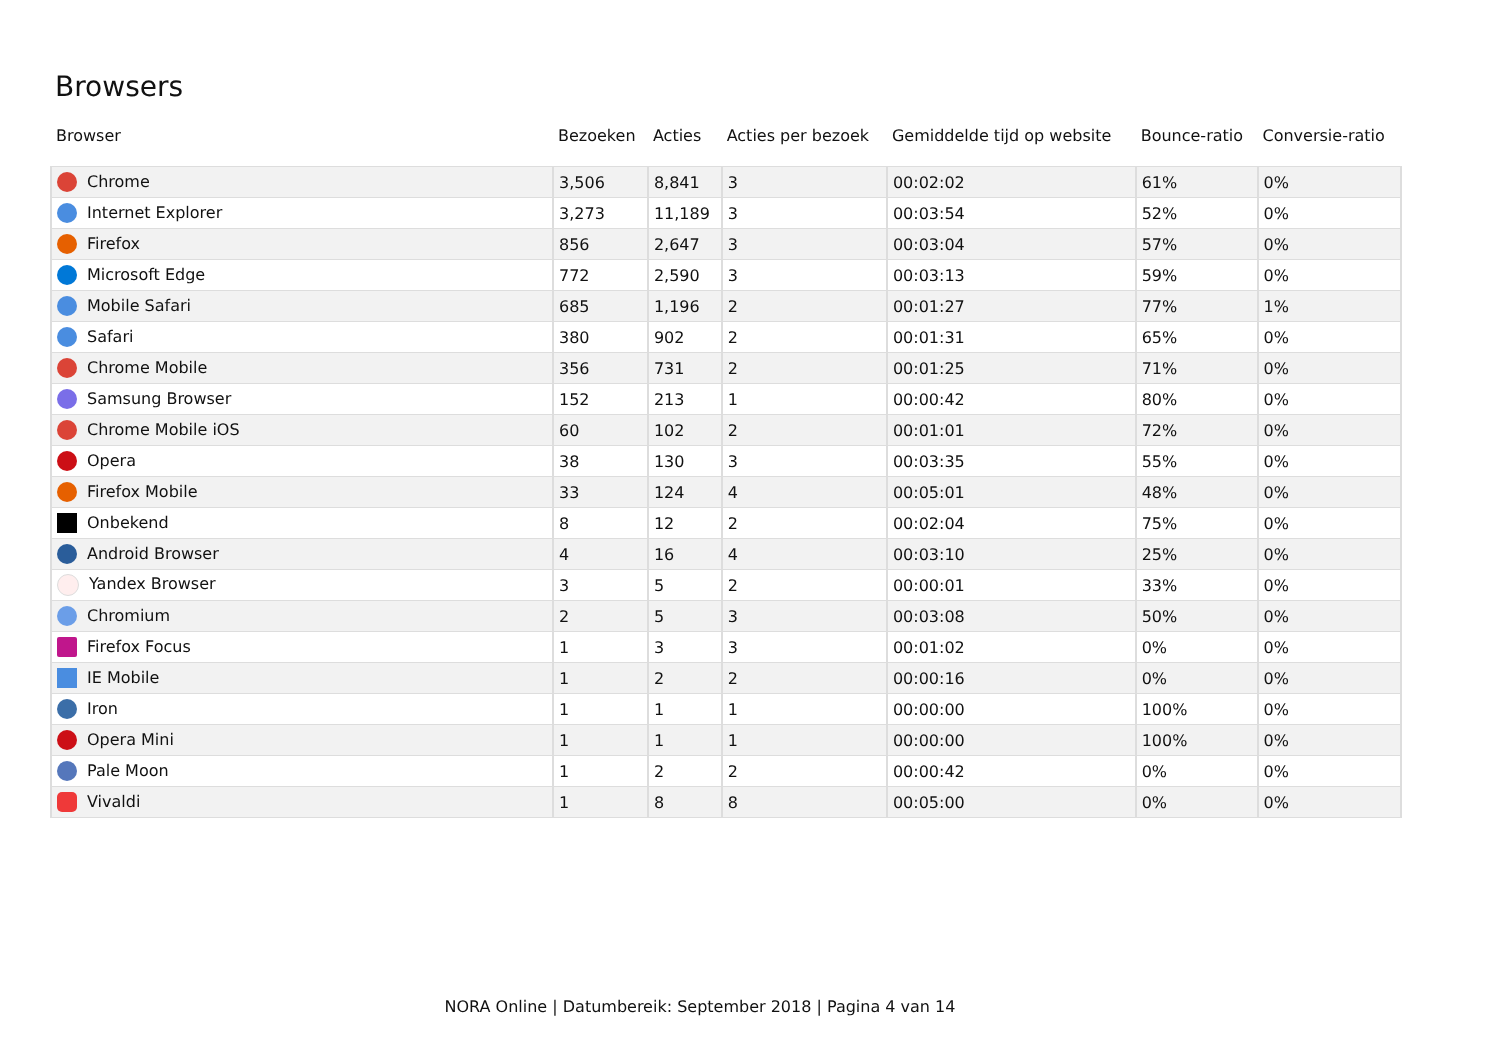Browsers
| Browser | Bezoeken | Acties | Acties per bezoek | Gemiddelde tijd op website | Bounce-ratio | Conversie-ratio |
| --- | --- | --- | --- | --- | --- | --- |
| Chrome | 3,506 | 8,841 | 3 | 00:02:02 | 61% | 0% |
| Internet Explorer | 3,273 | 11,189 | 3 | 00:03:54 | 52% | 0% |
| Firefox | 856 | 2,647 | 3 | 00:03:04 | 57% | 0% |
| Microsoft Edge | 772 | 2,590 | 3 | 00:03:13 | 59% | 0% |
| Mobile Safari | 685 | 1,196 | 2 | 00:01:27 | 77% | 1% |
| Safari | 380 | 902 | 2 | 00:01:31 | 65% | 0% |
| Chrome Mobile | 356 | 731 | 2 | 00:01:25 | 71% | 0% |
| Samsung Browser | 152 | 213 | 1 | 00:00:42 | 80% | 0% |
| Chrome Mobile iOS | 60 | 102 | 2 | 00:01:01 | 72% | 0% |
| Opera | 38 | 130 | 3 | 00:03:35 | 55% | 0% |
| Firefox Mobile | 33 | 124 | 4 | 00:05:01 | 48% | 0% |
| Onbekend | 8 | 12 | 2 | 00:02:04 | 75% | 0% |
| Android Browser | 4 | 16 | 4 | 00:03:10 | 25% | 0% |
| Yandex Browser | 3 | 5 | 2 | 00:00:01 | 33% | 0% |
| Chromium | 2 | 5 | 3 | 00:03:08 | 50% | 0% |
| Firefox Focus | 1 | 3 | 3 | 00:01:02 | 0% | 0% |
| IE Mobile | 1 | 2 | 2 | 00:00:16 | 0% | 0% |
| Iron | 1 | 1 | 1 | 00:00:00 | 100% | 0% |
| Opera Mini | 1 | 1 | 1 | 00:00:00 | 100% | 0% |
| Pale Moon | 1 | 2 | 2 | 00:00:42 | 0% | 0% |
| Vivaldi | 1 | 8 | 8 | 00:05:00 | 0% | 0% |
NORA Online | Datumbereik: September 2018 | Pagina 4 van 14